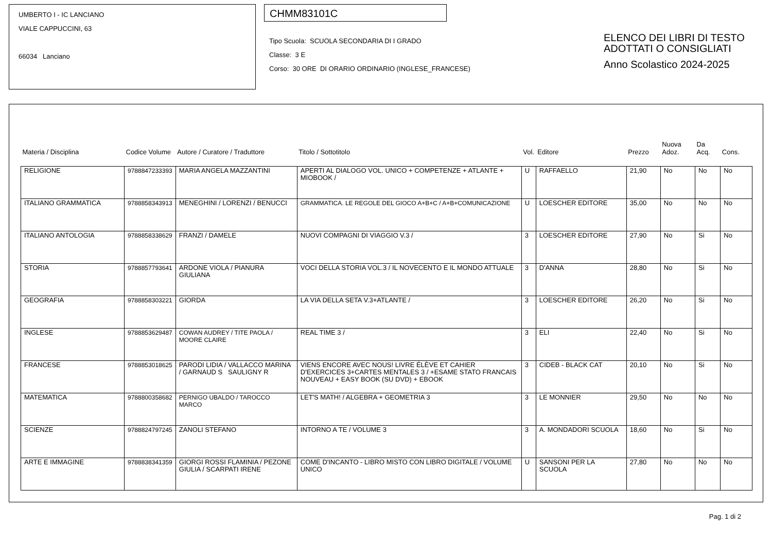UMBERTO I - IC LANCIANO
VIALE CAPPUCCINI, 63
66034 Lanciano
CHMM83101C
Tipo Scuola: SCUOLA SECONDARIA DI I GRADO
Classe: 3 E
Corso: 30 ORE DI ORARIO ORDINARIO (INGLESE_FRANCESE)
ELENCO DEI LIBRI DI TESTO
ADOTTATI O CONSIGLIATI
Anno Scolastico 2024-2025
| Materia / Disciplina | Codice Volume | Autore / Curatore / Traduttore | Titolo / Sottotitolo | Vol. | Editore | Prezzo | Nuova Adoz. | Da Acq. | Cons. |
| --- | --- | --- | --- | --- | --- | --- | --- | --- | --- |
| RELIGIONE | 9788847233393 | MARIA ANGELA MAZZANTINI | APERTI AL DIALOGO VOL. UNICO + COMPETENZE + ATLANTE + MIOBOOK / | U | RAFFAELLO | 21,90 | No | No | No |
| ITALIANO GRAMMATICA | 9788858343913 | MENEGHINI / LORENZI / BENUCCI | GRAMMATICA. LE REGOLE DEL GIOCO A+B+C / A+B+COMUNICAZIONE | U | LOESCHER EDITORE | 35,00 | No | No | No |
| ITALIANO ANTOLOGIA | 9788858338629 | FRANZI / DAMELE | NUOVI COMPAGNI DI VIAGGIO V.3 / | 3 | LOESCHER EDITORE | 27,90 | No | Si | No |
| STORIA | 9788857793641 | ARDONE VIOLA / PIANURA GIULIANA | VOCI DELLA STORIA VOL.3 / IL NOVECENTO E IL MONDO ATTUALE | 3 | D'ANNA | 28,80 | No | Si | No |
| GEOGRAFIA | 9788858303221 | GIORDA | LA VIA DELLA SETA V.3+ATLANTE / | 3 | LOESCHER EDITORE | 26,20 | No | Si | No |
| INGLESE | 9788853629487 | COWAN AUDREY / TITE PAOLA / MOORE CLAIRE | REAL TIME 3 / | 3 | ELI | 22,40 | No | Si | No |
| FRANCESE | 9788853018625 | PARODI LIDIA / VALLACCO MARINA / GARNAUD S SAULIGNY R | VIENS ENCORE AVEC NOUS! LIVRE ÉLÈVE ET CAHIER D'EXERCICES 3+CARTES MENTALES 3 / +ESAME STATO FRANCAIS NOUVEAU + EASY BOOK (SU DVD) + EBOOK | 3 | CIDEB - BLACK CAT | 20,10 | No | Si | No |
| MATEMATICA | 9788800358682 | PERNIGO UBALDO / TAROCCO MARCO | LET'S MATH! / ALGEBRA + GEOMETRIA 3 | 3 | LE MONNIER | 29,50 | No | No | No |
| SCIENZE | 9788824797245 | ZANOLI STEFANO | INTORNO A TE / VOLUME 3 | 3 | A. MONDADORI SCUOLA | 18,60 | No | Si | No |
| ARTE E IMMAGINE | 9788838341359 | GIORGI ROSSI FLAMINIA / PEZONE GIULIA / SCARPATI IRENE | COME D'INCANTO - LIBRO MISTO CON LIBRO DIGITALE / VOLUME UNICO | U | SANSONI PER LA SCUOLA | 27,80 | No | No | No |
Pag. 1 di 2